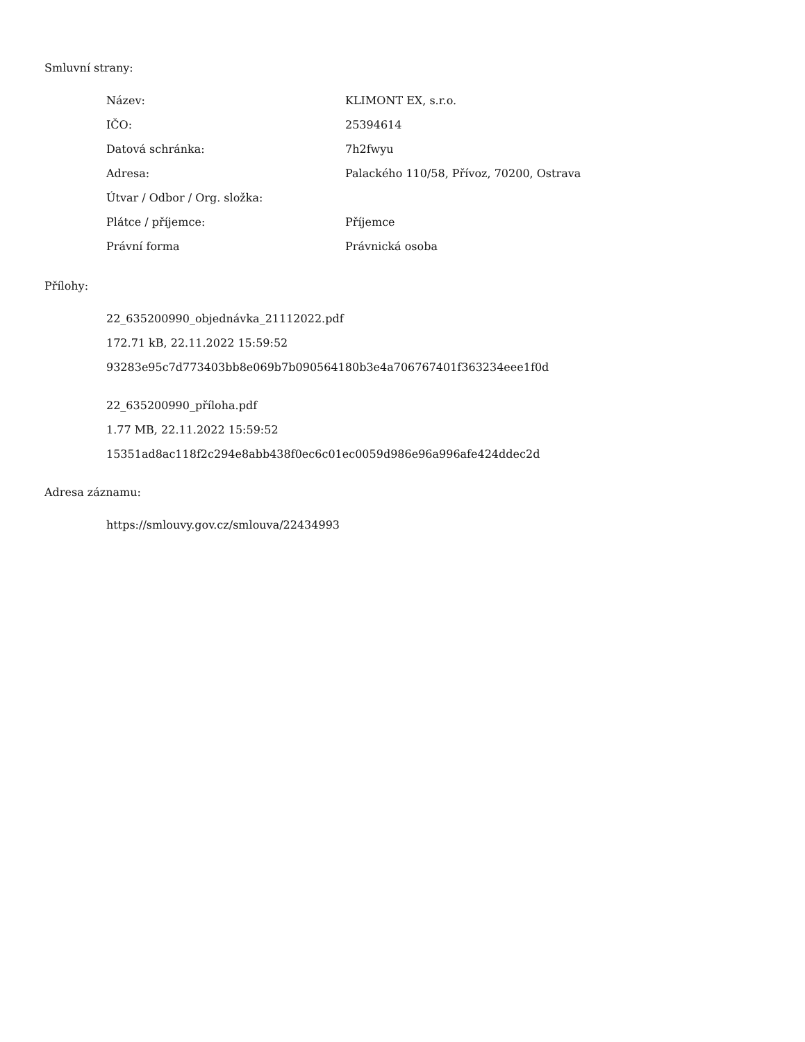Smluvní strany:
| Název: | KLIMONT EX, s.r.o. |
| IČO: | 25394614 |
| Datová schránka: | 7h2fwyu |
| Adresa: | Palackého 110/58, Přívoz, 70200, Ostrava |
| Útvar / Odbor / Org. složka: | |
| Plátce / příjemce: | Příjemce |
| Právní forma | Právnická osoba |
Přílohy:
22_635200990_objednávka_21112022.pdf
172.71 kB, 22.11.2022 15:59:52
93283e95c7d773403bb8e069b7b090564180b3e4a706767401f363234eee1f0d
22_635200990_příloha.pdf
1.77 MB, 22.11.2022 15:59:52
15351ad8ac118f2c294e8abb438f0ec6c01ec0059d986e96a996afe424ddec2d
Adresa záznamu:
https://smlouvy.gov.cz/smlouva/22434993